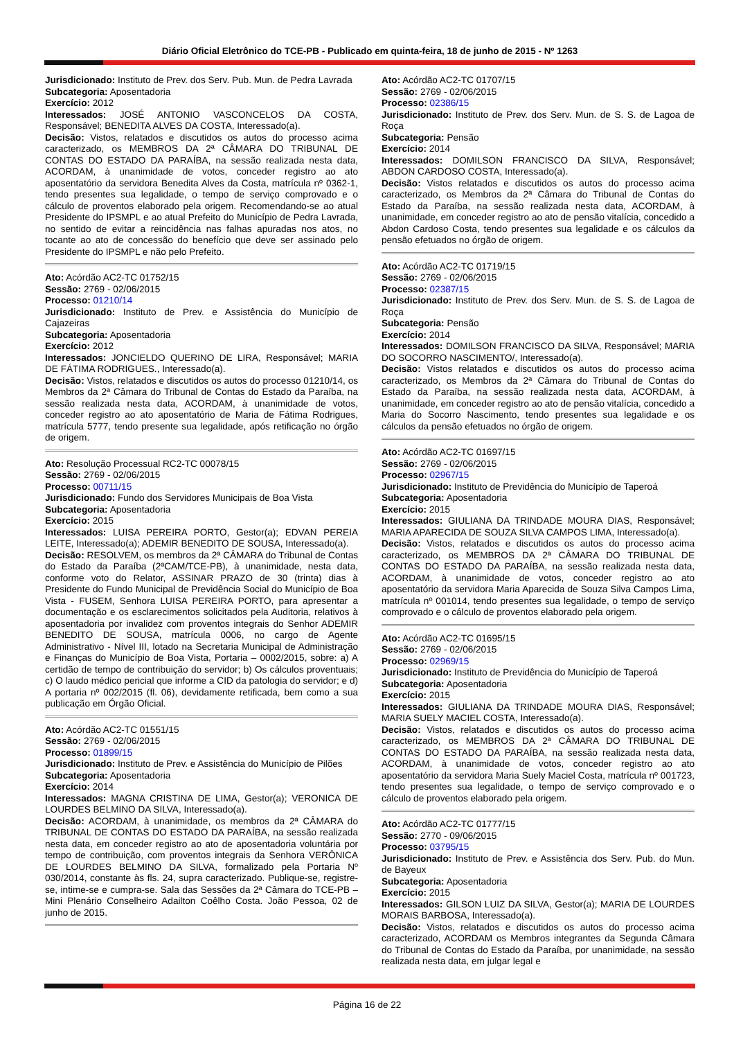Diário Oficial Eletrônico do TCE-PB - Publicado em quinta-feira, 18 de junho de 2015 - Nº 1263
Jurisdicionado: Instituto de Prev. dos Serv. Pub. Mun. de Pedra Lavrada
Subcategoria: Aposentadoria
Exercício: 2012
Interessados: JOSÉ ANTONIO VASCONCELOS DA COSTA, Responsável; BENEDITA ALVES DA COSTA, Interessado(a).
Decisão: Vistos, relatados e discutidos os autos do processo acima caracterizado, os MEMBROS DA 2ª CÂMARA DO TRIBUNAL DE CONTAS DO ESTADO DA PARAÍBA, na sessão realizada nesta data, ACORDAM, à unanimidade de votos, conceder registro ao ato aposentatório da servidora Benedita Alves da Costa, matrícula nº 0362-1, tendo presentes sua legalidade, o tempo de serviço comprovado e o cálculo de proventos elaborado pela origem. Recomendando-se ao atual Presidente do IPSMPL e ao atual Prefeito do Município de Pedra Lavrada, no sentido de evitar a reincidência nas falhas apuradas nos atos, no tocante ao ato de concessão do benefício que deve ser assinado pelo Presidente do IPSMPL e não pelo Prefeito.
Ato: Acórdão AC2-TC 01752/15
Sessão: 2769 - 02/06/2015
Processo: 01210/14
Jurisdicionado: Instituto de Prev. e Assistência do Município de Cajazeiras
Subcategoria: Aposentadoria
Exercício: 2012
Interessados: JONCIELDO QUERINO DE LIRA, Responsável; MARIA DE FÁTIMA RODRIGUES., Interessado(a).
Decisão: Vistos, relatados e discutidos os autos do processo 01210/14, os Membros da 2ª Câmara do Tribunal de Contas do Estado da Paraíba, na sessão realizada nesta data, ACORDAM, à unanimidade de votos, conceder registro ao ato aposentatório de Maria de Fátima Rodrigues, matrícula 5777, tendo presente sua legalidade, após retificação no órgão de origem.
Ato: Resolução Processual RC2-TC 00078/15
Sessão: 2769 - 02/06/2015
Processo: 00711/15
Jurisdicionado: Fundo dos Servidores Municipais de Boa Vista
Subcategoria: Aposentadoria
Exercício: 2015
Interessados: LUISA PEREIRA PORTO, Gestor(a); EDVAN PEREIA LEITE, Interessado(a); ADEMIR BENEDITO DE SOUSA, Interessado(a).
Decisão: RESOLVEM, os membros da 2ª CÂMARA do Tribunal de Contas do Estado da Paraíba (2ªCAM/TCE-PB), à unanimidade, nesta data, conforme voto do Relator, ASSINAR PRAZO de 30 (trinta) dias à Presidente do Fundo Municipal de Previdência Social do Município de Boa Vista - FUSEM, Senhora LUISA PEREIRA PORTO, para apresentar a documentação e os esclarecimentos solicitados pela Auditoria, relativos à aposentadoria por invalidez com proventos integrais do Senhor ADEMIR BENEDITO DE SOUSA, matrícula 0006, no cargo de Agente Administrativo - Nível III, lotado na Secretaria Municipal de Administração e Finanças do Município de Boa Vista, Portaria – 0002/2015, sobre: a) A certidão de tempo de contribuição do servidor; b) Os cálculos proventuais; c) O laudo médico pericial que informe a CID da patologia do servidor; e d) A portaria nº 002/2015 (fl. 06), devidamente retificada, bem como a sua publicação em Órgão Oficial.
Ato: Acórdão AC2-TC 01551/15
Sessão: 2769 - 02/06/2015
Processo: 01899/15
Jurisdicionado: Instituto de Prev. e Assistência do Município de Pilões
Subcategoria: Aposentadoria
Exercício: 2014
Interessados: MAGNA CRISTINA DE LIMA, Gestor(a); VERONICA DE LOURDES BELMINO DA SILVA, Interessado(a).
Decisão: ACORDAM, à unanimidade, os membros da 2ª CÂMARA do TRIBUNAL DE CONTAS DO ESTADO DA PARAÍBA, na sessão realizada nesta data, em conceder registro ao ato de aposentadoria voluntária por tempo de contribuição, com proventos integrais da Senhora VERÔNICA DE LOURDES BELMINO DA SILVA, formalizado pela Portaria Nº 030/2014, constante às fls. 24, supra caracterizado. Publique-se, registre-se, intime-se e cumpra-se. Sala das Sessões da 2ª Câmara do TCE-PB – Mini Plenário Conselheiro Adailton Coêlho Costa. João Pessoa, 02 de junho de 2015.
Ato: Acórdão AC2-TC 01707/15
Sessão: 2769 - 02/06/2015
Processo: 02386/15
Jurisdicionado: Instituto de Prev. dos Serv. Mun. de S. S. de Lagoa de Roça
Subcategoria: Pensão
Exercício: 2014
Interessados: DOMILSON FRANCISCO DA SILVA, Responsável; ABDON CARDOSO COSTA, Interessado(a).
Decisão: Vistos relatados e discutidos os autos do processo acima caracterizado, os Membros da 2ª Câmara do Tribunal de Contas do Estado da Paraíba, na sessão realizada nesta data, ACORDAM, à unanimidade, em conceder registro ao ato de pensão vitalícia, concedido a Abdon Cardoso Costa, tendo presentes sua legalidade e os cálculos da pensão efetuados no órgão de origem.
Ato: Acórdão AC2-TC 01719/15
Sessão: 2769 - 02/06/2015
Processo: 02387/15
Jurisdicionado: Instituto de Prev. dos Serv. Mun. de S. S. de Lagoa de Roça
Subcategoria: Pensão
Exercício: 2014
Interessados: DOMILSON FRANCISCO DA SILVA, Responsável; MARIA DO SOCORRO NASCIMENTO/, Interessado(a).
Decisão: Vistos relatados e discutidos os autos do processo acima caracterizado, os Membros da 2ª Câmara do Tribunal de Contas do Estado da Paraíba, na sessão realizada nesta data, ACORDAM, à unanimidade, em conceder registro ao ato de pensão vitalícia, concedido a Maria do Socorro Nascimento, tendo presentes sua legalidade e os cálculos da pensão efetuados no órgão de origem.
Ato: Acórdão AC2-TC 01697/15
Sessão: 2769 - 02/06/2015
Processo: 02967/15
Jurisdicionado: Instituto de Previdência do Município de Taperoá
Subcategoria: Aposentadoria
Exercício: 2015
Interessados: GIULIANA DA TRINDADE MOURA DIAS, Responsável; MARIA APARECIDA DE SOUZA SILVA CAMPOS LIMA, Interessado(a).
Decisão: Vistos, relatados e discutidos os autos do processo acima caracterizado, os MEMBROS DA 2ª CÂMARA DO TRIBUNAL DE CONTAS DO ESTADO DA PARAÍBA, na sessão realizada nesta data, ACORDAM, à unanimidade de votos, conceder registro ao ato aposentatório da servidora Maria Aparecida de Souza Silva Campos Lima, matrícula nº 001014, tendo presentes sua legalidade, o tempo de serviço comprovado e o cálculo de proventos elaborado pela origem.
Ato: Acórdão AC2-TC 01695/15
Sessão: 2769 - 02/06/2015
Processo: 02969/15
Jurisdicionado: Instituto de Previdência do Município de Taperoá
Subcategoria: Aposentadoria
Exercício: 2015
Interessados: GIULIANA DA TRINDADE MOURA DIAS, Responsável; MARIA SUELY MACIEL COSTA, Interessado(a).
Decisão: Vistos, relatados e discutidos os autos do processo acima caracterizado, os MEMBROS DA 2ª CÂMARA DO TRIBUNAL DE CONTAS DO ESTADO DA PARAÍBA, na sessão realizada nesta data, ACORDAM, à unanimidade de votos, conceder registro ao ato aposentatório da servidora Maria Suely Maciel Costa, matrícula nº 001723, tendo presentes sua legalidade, o tempo de serviço comprovado e o cálculo de proventos elaborado pela origem.
Ato: Acórdão AC2-TC 01777/15
Sessão: 2770 - 09/06/2015
Processo: 03795/15
Jurisdicionado: Instituto de Prev. e Assistência dos Serv. Pub. do Mun. de Bayeux
Subcategoria: Aposentadoria
Exercício: 2015
Interessados: GILSON LUIZ DA SILVA, Gestor(a); MARIA DE LOURDES MORAIS BARBOSA, Interessado(a).
Decisão: Vistos, relatados e discutidos os autos do processo acima caracterizado, ACORDAM os Membros integrantes da Segunda Câmara do Tribunal de Contas do Estado da Paraíba, por unanimidade, na sessão realizada nesta data, em julgar legal e
Página 16 de 22